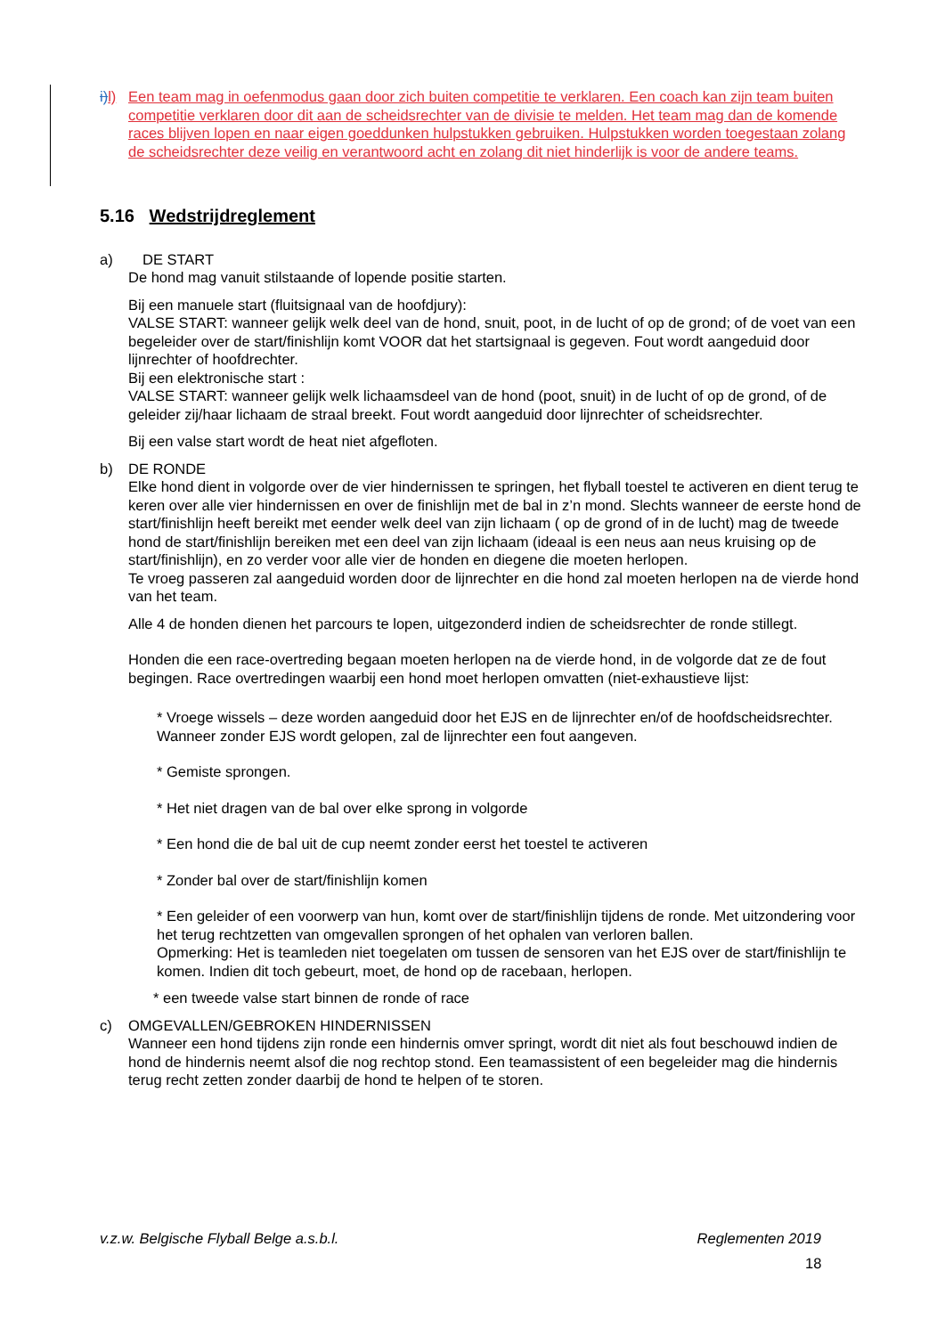i) l) Een team mag in oefenmodus gaan door zich buiten competitie te verklaren. Een coach kan zijn team buiten competitie verklaren door dit aan de scheidsrechter van de divisie te melden. Het team mag dan de komende races blijven lopen en naar eigen goeddunken hulpstukken gebruiken. Hulpstukken worden toegestaan zolang de scheidsrechter deze veilig en verantwoord acht en zolang dit niet hinderlijk is voor de andere teams.
5.16 Wedstrijdreglement
a) DE START
De hond mag vanuit stilstaande of lopende positie starten.
Bij een manuele start (fluitsignaal van de hoofdjury):
VALSE START: wanneer gelijk welk deel van de hond, snuit, poot, in de lucht of op de grond; of de voet van een begeleider over de start/finishlijn komt VOOR dat het startsignaal is gegeven. Fout wordt aangeduid door lijnrechter of hoofdrechter.
Bij een elektronische start :
VALSE START: wanneer gelijk welk lichaamsdeel van de hond (poot, snuit) in de lucht of op de grond, of de geleider zij/haar lichaam de straal breekt. Fout wordt aangeduid door lijnrechter of scheidsrechter.
Bij een valse start wordt de heat niet afgefloten.
b) DE RONDE
Elke hond dient in volgorde over de vier hindernissen te springen, het flyball toestel te activeren en dient terug te keren over alle vier hindernissen en over de finishlijn met de bal in z’n mond. Slechts wanneer de eerste hond de start/finishlijn heeft bereikt met eender welk deel van zijn lichaam ( op de grond of in de lucht) mag de tweede hond de start/finishlijn bereiken met een deel van zijn lichaam (ideaal is een neus aan neus kruising op de start/finishlijn), en zo verder voor alle vier de honden en diegene die moeten herlopen.
Te vroeg passeren zal aangeduid worden door de lijnrechter en die hond zal moeten herlopen na de vierde hond van het team.
Alle 4 de honden dienen het parcours te lopen, uitgezonderd indien de scheidsrechter de ronde stillegt.
Honden die een race-overtreding begaan moeten herlopen na de vierde hond, in de volgorde dat ze de fout begingen. Race overtredingen waarbij een hond moet herlopen omvatten (niet-exhaustieve lijst:
* Vroege wissels – deze worden aangeduid door het EJS en de lijnrechter en/of de hoofdscheidsrechter. Wanneer zonder EJS wordt gelopen, zal de lijnrechter een fout aangeven.
* Gemiste sprongen.
* Het niet dragen van de bal over elke sprong in volgorde
* Een hond die de bal uit de cup neemt zonder eerst het toestel te activeren
* Zonder bal over de start/finishlijn komen
* Een geleider of een voorwerp van hun, komt over de start/finishlijn tijdens de ronde. Met uitzondering voor het terug rechtzetten van omgevallen sprongen of het ophalen van verloren ballen.
Opmerking: Het is teamleden niet toegelaten om tussen de sensoren van het EJS over de start/finishlijn te komen. Indien dit toch gebeurt, moet, de hond op de racebaan, herlopen.
* een tweede valse start binnen de ronde of race
c) OMGEVALLEN/GEBROKEN HINDERNISSEN
Wanneer een hond tijdens zijn ronde een hindernis omver springt, wordt dit niet als fout beschouwd indien de hond de hindernis neemt alsof die nog rechtop stond. Een teamassistent of een begeleider mag die hindernis terug recht zetten zonder daarbij de hond te helpen of te storen.
v.z.w. Belgische Flyball Belge a.s.b.l. Reglementen 2019
18